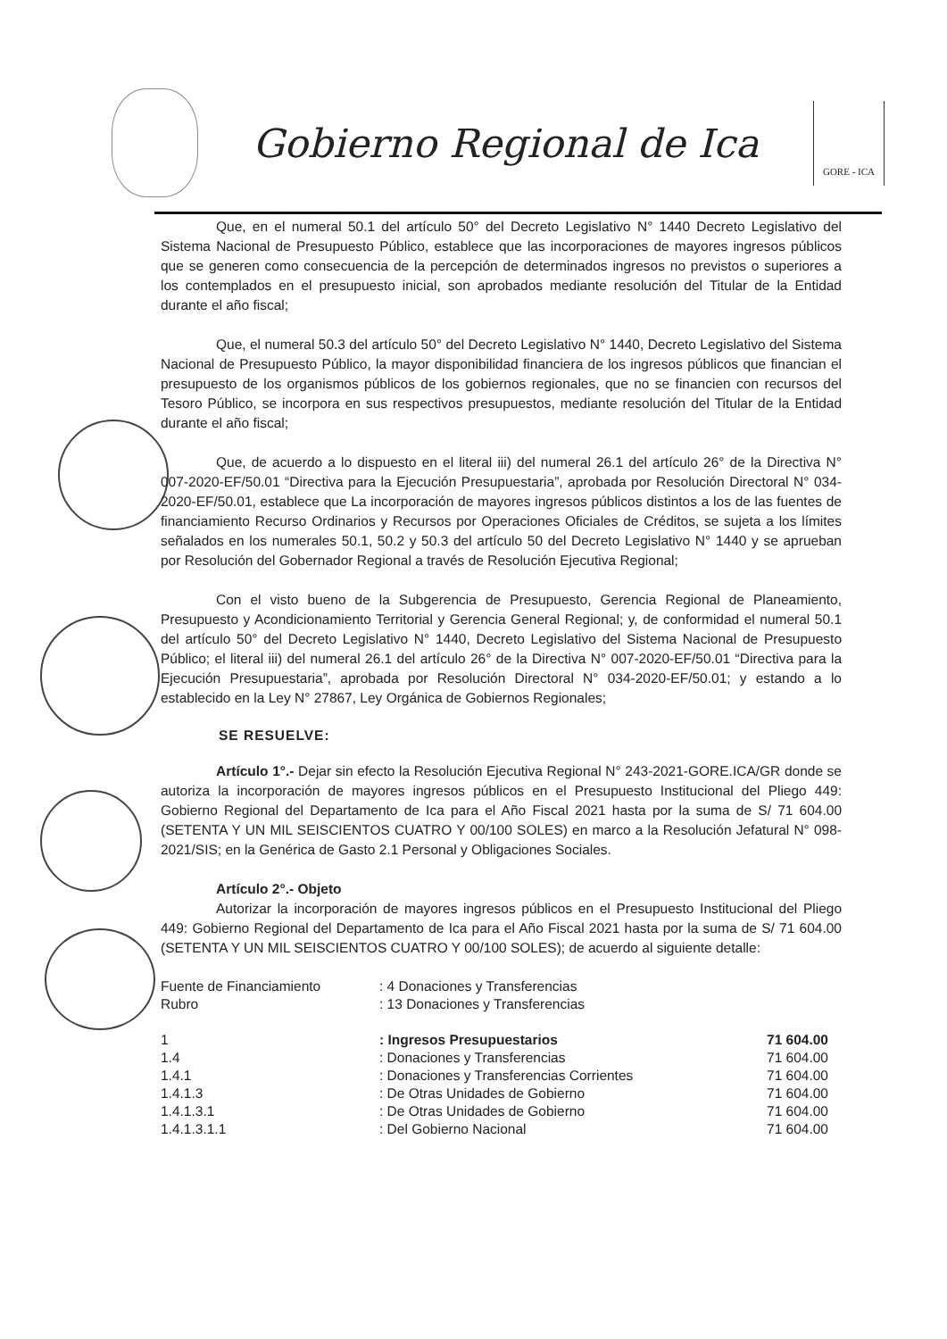Gobierno Regional de Ica
GORE - ICA
Que, en el numeral 50.1 del artículo 50° del Decreto Legislativo N° 1440 Decreto Legislativo del Sistema Nacional de Presupuesto Público, establece que las incorporaciones de mayores ingresos públicos que se generen como consecuencia de la percepción de determinados ingresos no previstos o superiores a los contemplados en el presupuesto inicial, son aprobados mediante resolución del Titular de la Entidad durante el año fiscal;
Que, el numeral 50.3 del artículo 50° del Decreto Legislativo N° 1440, Decreto Legislativo del Sistema Nacional de Presupuesto Público, la mayor disponibilidad financiera de los ingresos públicos que financian el presupuesto de los organismos públicos de los gobiernos regionales, que no se financien con recursos del Tesoro Público, se incorpora en sus respectivos presupuestos, mediante resolución del Titular de la Entidad durante el año fiscal;
Que, de acuerdo a lo dispuesto en el literal iii) del numeral 26.1 del artículo 26° de la Directiva N° 007-2020-EF/50.01 “Directiva para la Ejecución Presupuestaria”, aprobada por Resolución Directoral N° 034-2020-EF/50.01, establece que La incorporación de mayores ingresos públicos distintos a los de las fuentes de financiamiento Recurso Ordinarios y Recursos por Operaciones Oficiales de Créditos, se sujeta a los límites señalados en los numerales 50.1, 50.2 y 50.3 del artículo 50 del Decreto Legislativo N° 1440 y se aprueban por Resolución del Gobernador Regional a través de Resolución Ejecutiva Regional;
Con el visto bueno de la Subgerencia de Presupuesto, Gerencia Regional de Planeamiento, Presupuesto y Acondicionamiento Territorial y Gerencia General Regional; y, de conformidad el numeral 50.1 del artículo 50° del Decreto Legislativo N° 1440, Decreto Legislativo del Sistema Nacional de Presupuesto Público; el literal iii) del numeral 26.1 del artículo 26° de la Directiva N° 007-2020-EF/50.01 “Directiva para la Ejecución Presupuestaria”, aprobada por Resolución Directoral N° 034-2020-EF/50.01; y estando a lo establecido en la Ley N° 27867, Ley Orgánica de Gobiernos Regionales;
SE RESUELVE:
Artículo 1°.- Dejar sin efecto la Resolución Ejecutiva Regional N° 243-2021-GORE.ICA/GR donde se autoriza la incorporación de mayores ingresos públicos en el Presupuesto Institucional del Pliego 449: Gobierno Regional del Departamento de Ica para el Año Fiscal 2021 hasta por la suma de S/ 71 604.00 (SETENTA Y UN MIL SEISCIENTOS CUATRO Y 00/100 SOLES) en marco a la Resolución Jefatural N° 098-2021/SIS; en la Genérica de Gasto 2.1 Personal y Obligaciones Sociales.
Artículo 2°.- Objeto
Autorizar la incorporación de mayores ingresos públicos en el Presupuesto Institucional del Pliego 449: Gobierno Regional del Departamento de Ica para el Año Fiscal 2021 hasta por la suma de S/ 71 604.00 (SETENTA Y UN MIL SEISCIENTOS CUATRO Y 00/100 SOLES); de acuerdo al siguiente detalle:
| Fuente de Financiamiento | : 4 Donaciones y Transferencias | |
| Rubro | : 13 Donaciones y Transferencias | |
| 1 | : Ingresos Presupuestarios | 71 604.00 |
| 1.4 | : Donaciones y Transferencias | 71 604.00 |
| 1.4.1 | : Donaciones y Transferencias Corrientes | 71 604.00 |
| 1.4.1.3 | : De Otras Unidades de Gobierno | 71 604.00 |
| 1.4.1.3.1 | : De Otras Unidades de Gobierno | 71 604.00 |
| 1.4.1.3.1.1 | : Del Gobierno Nacional | 71 604.00 |